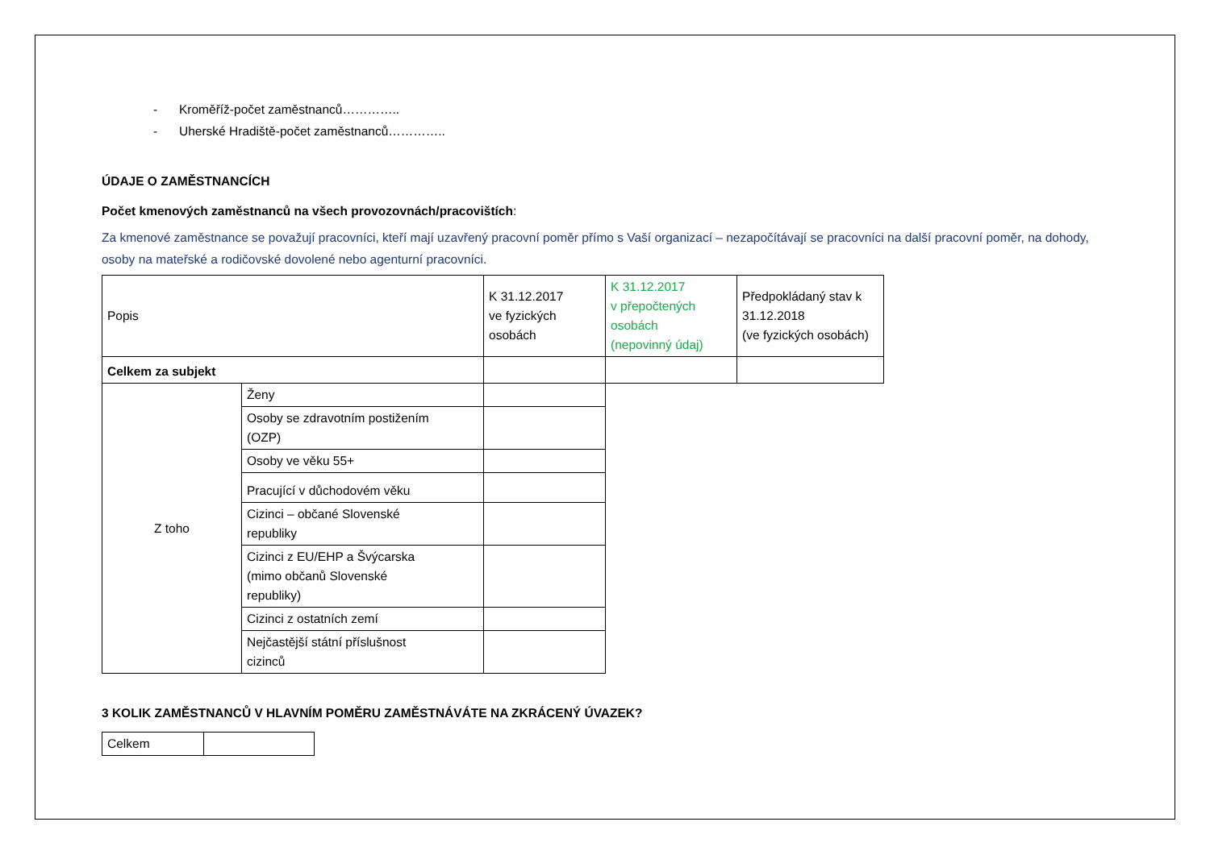- Kroměříž-počet zaměstnanců…………..
- Uherské Hradiště-počet zaměstnanců…………..
ÚDAJE O ZAMĚSTNANCÍCH
Počet kmenových zaměstnanců na všech provozovnách/pracovištích:
Za kmenové zaměstnance se považují pracovníci, kteří mají uzavřený pracovní poměr přímo s Vaší organizací – nezapočítávají se pracovníci na další pracovní poměr, na dohody, osoby na mateřské a rodičovské dovolené nebo agenturní pracovníci.
| Popis | | K 31.12.2017 ve fyzických osobách | K 31.12.2017 v přepočtených osobách (nepovinný údaj) | Předpokládaný stav k 31.12.2018 (ve fyzických osobách) |
| Celkem za subjekt | | | | |
| Z toho | Ženy | | | |
| | Osoby se zdravotním postižením (OZP) | | | |
| | Osoby ve věku 55+ | | | |
| | Pracující v důchodovém věku | | | |
| | Cizinci – občané Slovenské republiky | | | |
| | Cizinci z EU/EHP a Švýcarska (mimo občanů Slovenské republiky) | | | |
| | Cizinci z ostatních zemí | | | |
| | Nejčastější státní příslušnost cizinců | | | |
3 KOLIK ZAMĚSTNANCŮ V HLAVNÍM POMĚRU ZAMĚSTNÁVÁTE NA ZKRÁCENÝ ÚVAZEK?
| Celkem | |